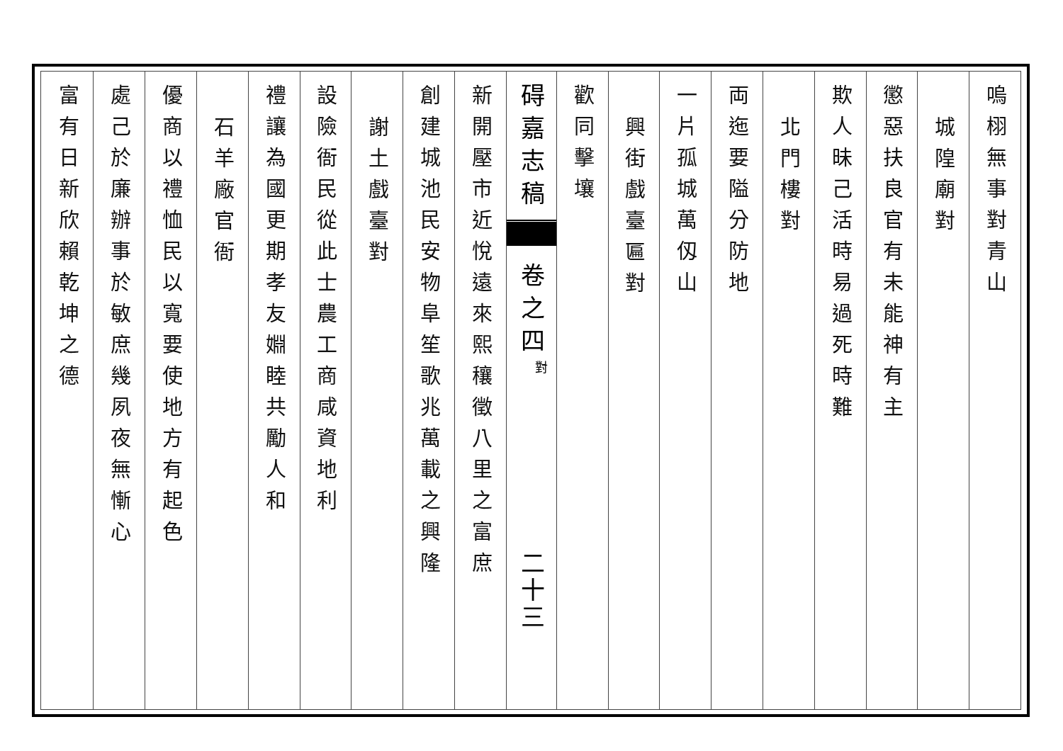嗚栩無事對青山
城隍廟對
懲惡扶良官有未能神有主
欺人昧己活時易過死時難
北門樓對
両迤要隘分防地
一片孤城萬仭山
興街戲臺匾對
歡同擊壤
碍嘉志稿
卷之四
對
二十三
新開壓市近悅遠來熙穰徵八里之富庶
創建城池民安物阜笙歌兆萬載之興隆
謝土戲臺對
設險衙民從此士農工商咸資地利
禮讓為國更期孝友婣睦共勵人和
石羊廠官衙
優商以禮恤民以寬要使地方有起色
處己於廉辦事於敏庶幾夙夜無慚心
富有日新欣賴乾坤之德